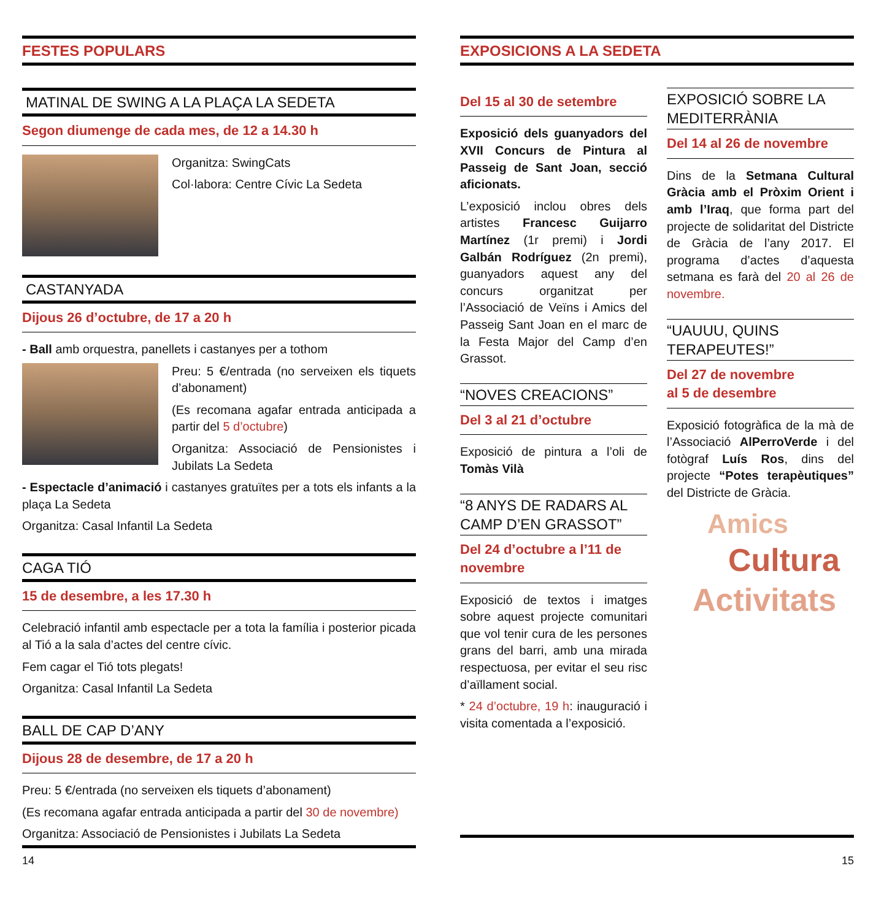FESTES POPULARS
MATINAL DE SWING A LA PLAÇA LA SEDETA
Segon diumenge de cada mes, de 12 a 14.30 h
Organitza: SwingCats
Col·labora: Centre Cívic La Sedeta
CASTANYADA
Dijous 26 d’octubre, de 17 a 20 h
- Ball amb orquestra, panellets i castanyes per a tothom
Preu: 5 €/entrada (no serveixen els tiquets d’abonament)
(Es recomana agafar entrada anticipada a partir del 5 d’octubre)
Organitza: Associació de Pensionistes i Jubilats La Sedeta
- Espectacle d’animació i castanyes gratuïtes per a tots els infants a la plaça La Sedeta
Organitza: Casal Infantil La Sedeta
CAGA TIÓ
15 de desembre, a les 17.30 h
Celebració infantil amb espectacle per a tota la família i posterior picada al Tió a la sala d’actes del centre cívic.
Fem cagar el Tió tots plegats!
Organitza: Casal Infantil La Sedeta
BALL DE CAP D’ANY
Dijous 28 de desembre, de 17 a 20 h
Preu: 5 €/entrada (no serveixen els tiquets d’abonament)
(Es recomana agafar entrada anticipada a partir del 30 de novembre)
Organitza: Associació de Pensionistes i Jubilats La Sedeta
EXPOSICIONS A LA SEDETA
Del 15 al 30 de setembre
Exposició dels guanyadors del XVII Concurs de Pintura al Passeig de Sant Joan, secció aficionats.
L’exposició inclou obres dels artistes Francesc Guijarro Martínez (1r premi) i Jordi Galbán Rodríguez (2n premi), guanyadors aquest any del concurs organitzat per l’Associació de Veïns i Amics del Passeig Sant Joan en el marc de la Festa Major del Camp d’en Grassot.
“NOVES CREACIONS”
Del 3 al 21 d’octubre
Exposició de pintura a l’oli de Tomàs Vilà
“8 ANYS DE RADARS AL CAMP D’EN GRASSOT”
Del 24 d’octubre a l’11 de novembre
Exposició de textos i imatges sobre aquest projecte comunitari que vol tenir cura de les persones grans del barri, amb una mirada respectuosa, per evitar el seu risc d’aïllament social.
* 24 d’octubre, 19 h: inauguració i visita comentada a l’exposició.
EXPOSICIÓ SOBRE LA MEDITERRÀNIA
Del 14 al 26 de novembre
Dins de la Setmana Cultural Gràcia amb el Pròxim Orient i amb l’Iraq, que forma part del projecte de solidaritat del Districte de Gràcia de l’any 2017. El programa d’actes d’aquesta setmana es farà del 20 al 26 de novembre.
“UAUUU, QUINS TERAPEUTES!”
Del 27 de novembre
al 5 de desembre
Exposició fotogràfica de la mà de l’Associació AlPerroVerde i del fotògraf Luís Ros, dins del projecte “Potes terapèutiques” del Districte de Gràcia.
Amics
Cultura
Activitats
14 15